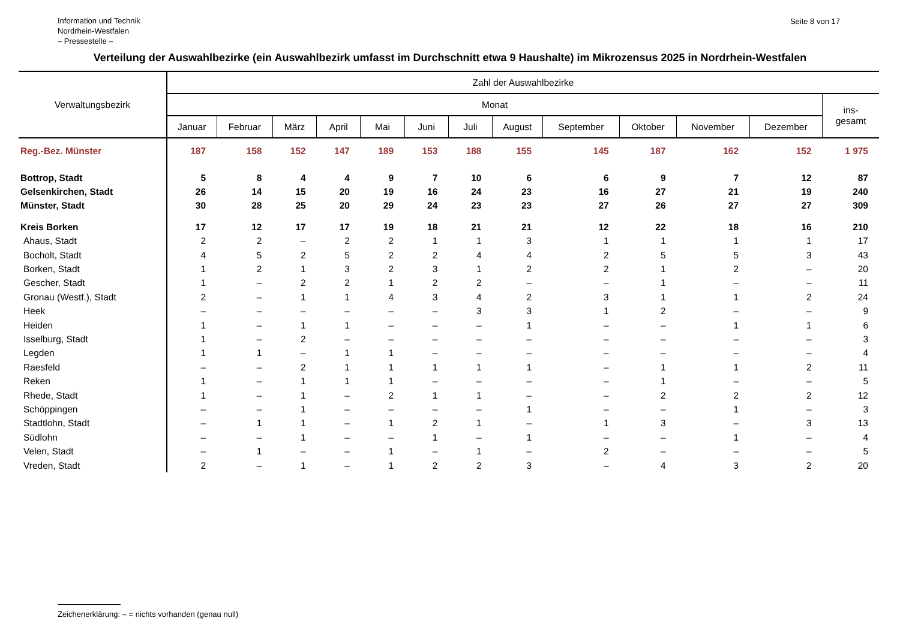Information und Technik
Nordrhein-Westfalen
– Pressestelle –
Seite 8 von 17
Verteilung der Auswahlbezirke (ein Auswahlbezirk umfasst im Durchschnitt etwa 9 Haushalte) im Mikrozensus 2025 in Nordrhein-Westfalen
| Verwaltungsbezirk | Zahl der Auswahlbezirke | | | | | | | | | | | | |
| --- | --- | --- | --- | --- | --- | --- | --- | --- | --- | --- | --- | --- | --- |
| | Monat | | | | | | | | | | | | ins- gesamt |
| | Januar | Februar | März | April | Mai | Juni | Juli | August | September | Oktober | November | Dezember | |
| Reg.-Bez. Münster | 187 | 158 | 152 | 147 | 189 | 153 | 188 | 155 | 145 | 187 | 162 | 152 | 1 975 |
| Bottrop, Stadt | 5 | 8 | 4 | 4 | 9 | 7 | 10 | 6 | 6 | 9 | 7 | 12 | 87 |
| Gelsenkirchen, Stadt | 26 | 14 | 15 | 20 | 19 | 16 | 24 | 23 | 16 | 27 | 21 | 19 | 240 |
| Münster, Stadt | 30 | 28 | 25 | 20 | 29 | 24 | 23 | 23 | 27 | 26 | 27 | 27 | 309 |
| Kreis Borken | 17 | 12 | 17 | 17 | 19 | 18 | 21 | 21 | 12 | 22 | 18 | 16 | 210 |
| Ahaus, Stadt | 2 | 2 | – | 2 | 2 | 1 | 1 | 3 | 1 | 1 | 1 | 1 | 17 |
| Bocholt, Stadt | 4 | 5 | 2 | 5 | 2 | 2 | 4 | 4 | 2 | 5 | 5 | 3 | 43 |
| Borken, Stadt | 1 | 2 | 1 | 3 | 2 | 3 | 1 | 2 | 2 | 1 | 2 | – | 20 |
| Gescher, Stadt | 1 | – | 2 | 2 | 1 | 2 | 2 | – | – | 1 | – | – | 11 |
| Gronau (Westf.), Stadt | 2 | – | 1 | 1 | 4 | 3 | 4 | 2 | 3 | 1 | 1 | 2 | 24 |
| Heek | – | – | – | – | – | – | 3 | 3 | 1 | 2 | – | – | 9 |
| Heiden | 1 | – | 1 | 1 | – | – | – | 1 | – | – | 1 | 1 | 6 |
| Isselburg, Stadt | 1 | – | 2 | – | – | – | – | – | – | – | – | – | 3 |
| Legden | 1 | 1 | – | 1 | 1 | – | – | – | – | – | – | – | 4 |
| Raesfeld | – | – | 2 | 1 | 1 | 1 | 1 | 1 | – | 1 | 1 | 2 | 11 |
| Reken | 1 | – | 1 | 1 | 1 | – | – | – | – | 1 | – | – | 5 |
| Rhede, Stadt | 1 | – | 1 | – | 2 | 1 | 1 | – | – | 2 | 2 | 2 | 12 |
| Schöppingen | – | – | 1 | – | – | – | – | 1 | – | – | 1 | – | 3 |
| Stadtlohn, Stadt | – | 1 | 1 | – | 1 | 2 | 1 | – | 1 | 3 | – | 3 | 13 |
| Südlohn | – | – | 1 | – | – | 1 | – | 1 | – | – | 1 | – | 4 |
| Velen, Stadt | – | 1 | – | – | 1 | – | 1 | – | 2 | – | – | – | 5 |
| Vreden, Stadt | 2 | – | 1 | – | 1 | 2 | 2 | 3 | – | 4 | 3 | 2 | 20 |
Zeichenerklärung: – = nichts vorhanden (genau null)